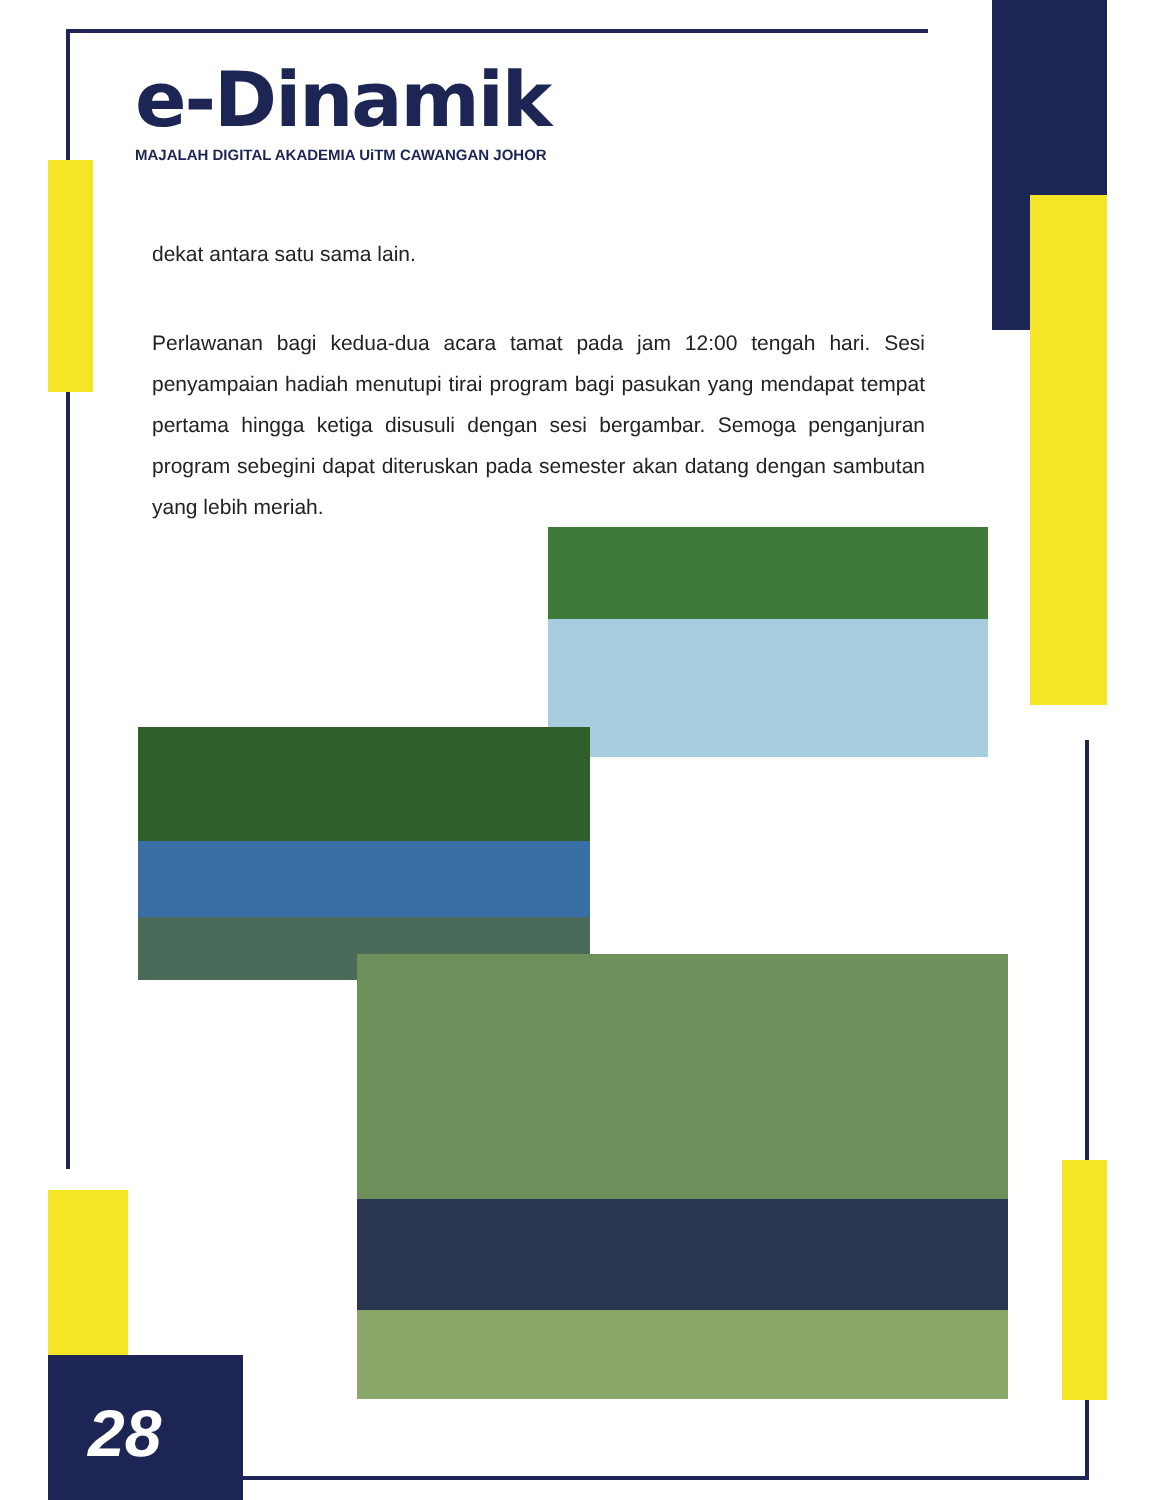e-Dinamik
MAJALAH DIGITAL AKADEMIA UiTM CAWANGAN JOHOR
dekat antara satu sama lain.
Perlawanan bagi kedua-dua acara tamat pada jam 12:00 tengah hari. Sesi penyampaian hadiah menutupi tirai program bagi pasukan yang mendapat tempat pertama hingga ketiga disusuli dengan sesi bergambar. Semoga penganjuran program sebegini dapat diteruskan pada semester akan datang dengan sambutan yang lebih meriah.
28